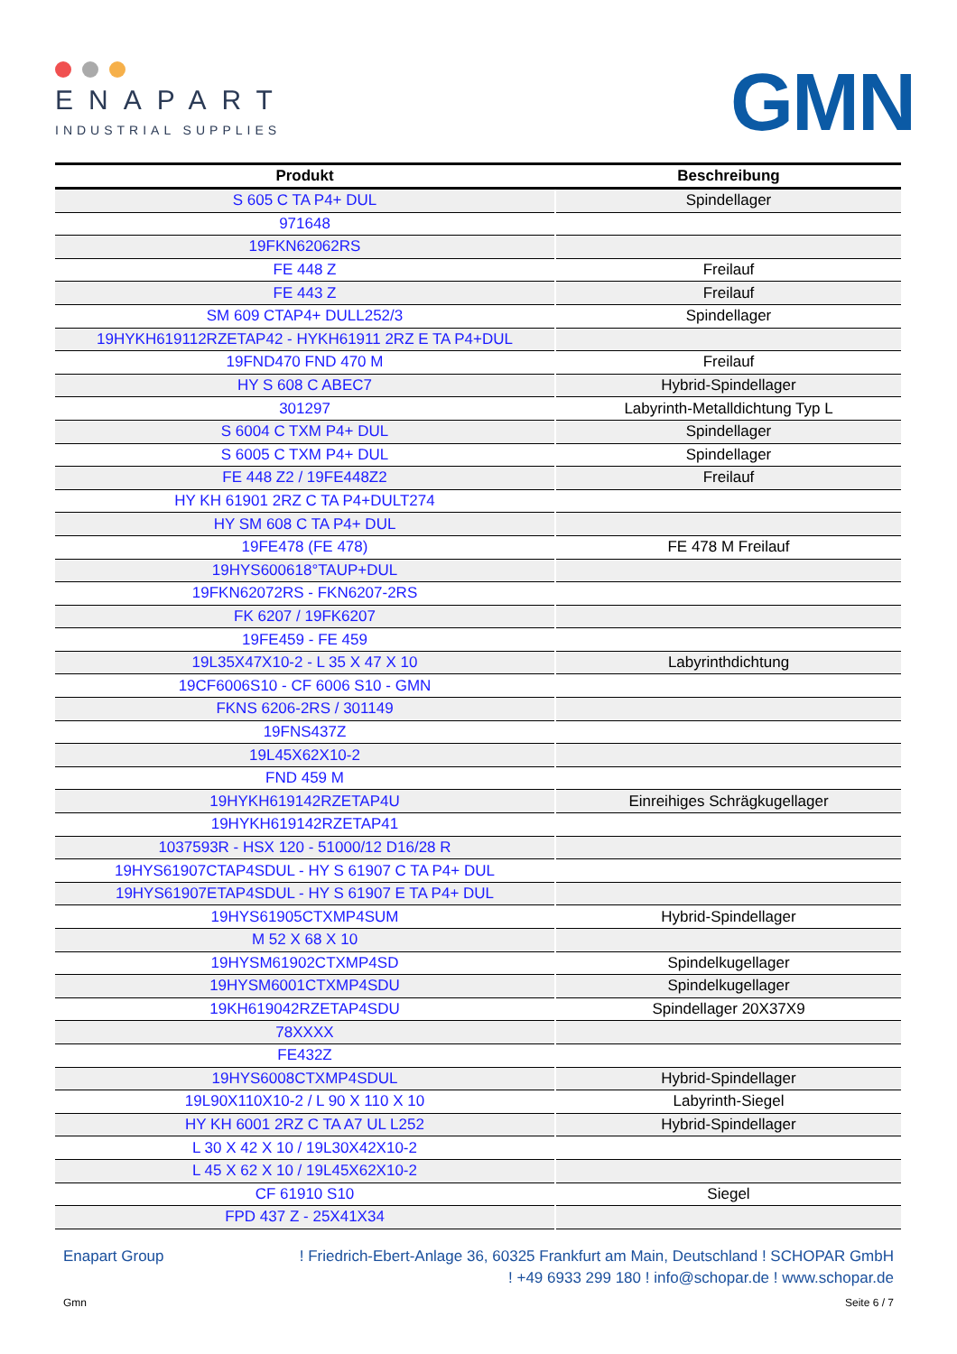ENAPART
INDUSTRIAL SUPPLIES
GMN
| Produkt | Beschreibung |
| --- | --- |
| S 605 C TA P4+ DUL | Spindellager |
| 971648 | |
| 19FKN62062RS | |
| FE 448 Z | Freilauf |
| FE 443 Z | Freilauf |
| SM 609 CTAP4+ DULL252/3 | Spindellager |
| 19HYKH619112RZETAP42 - HYKH61911 2RZ E TA P4+DUL | |
| 19FND470 FND 470 M | Freilauf |
| HY S 608 C ABEC7 | Hybrid-Spindellager |
| 301297 | Labyrinth-Metalldichtung Typ L |
| S 6004 C TXM P4+ DUL | Spindellager |
| S 6005 C TXM P4+ DUL | Spindellager |
| FE 448 Z2 / 19FE448Z2 | Freilauf |
| HY KH 61901 2RZ C TA P4+DULT274 | |
| HY SM 608 C TA P4+ DUL | |
| 19FE478 (FE 478) | FE 478 M Freilauf |
| 19HYS600618°TAUP+DUL | |
| 19FKN62072RS - FKN6207-2RS | |
| FK 6207 / 19FK6207 | |
| 19FE459 - FE 459 | |
| 19L35X47X10-2 - L 35 X 47 X 10 | Labyrinthdichtung |
| 19CF6006S10 - CF 6006 S10 - GMN | |
| FKNS 6206-2RS / 301149 | |
| 19FNS437Z | |
| 19L45X62X10-2 | |
| FND 459 M | |
| 19HYKH619142RZETAP4U | Einreihiges Schrägkugellager |
| 19HYKH619142RZETAP41 | |
| 1037593R - HSX 120 - 51000/12 D16/28 R | |
| 19HYS61907CTAP4SDUL - HY S 61907 C TA P4+ DUL | |
| 19HYS61907ETAP4SDUL - HY S 61907 E TA P4+ DUL | |
| 19HYS61905CTXMP4SUM | Hybrid-Spindellager |
| M 52 X 68 X 10 | |
| 19HYSM61902CTXMP4SD | Spindelkugellager |
| 19HYSM6001CTXMP4SDU | Spindelkugellager |
| 19KH619042RZETAP4SDU | Spindellager 20X37X9 |
| 78XXXX | |
| FE432Z | |
| 19HYS6008CTXMP4SDUL | Hybrid-Spindellager |
| 19L90X110X10-2 / L 90 X 110 X 10 | Labyrinth-Siegel |
| HY KH 6001 2RZ C TA A7 UL L252 | Hybrid-Spindellager |
| L 30 X 42 X 10 / 19L30X42X10-2 | |
| L 45 X 62 X 10 / 19L45X62X10-2 | |
| CF 61910 S10 | Siegel |
| FPD 437 Z - 25X41X34 | |
Enapart Group! Friedrich-Ebert-Anlage 36, 60325 Frankfurt am Main, Deutschland ! SCHOPAR GmbH
! +49 6933 299 180 ! info@schopar.de ! www.schopar.de
Gmn Seite 6 / 7